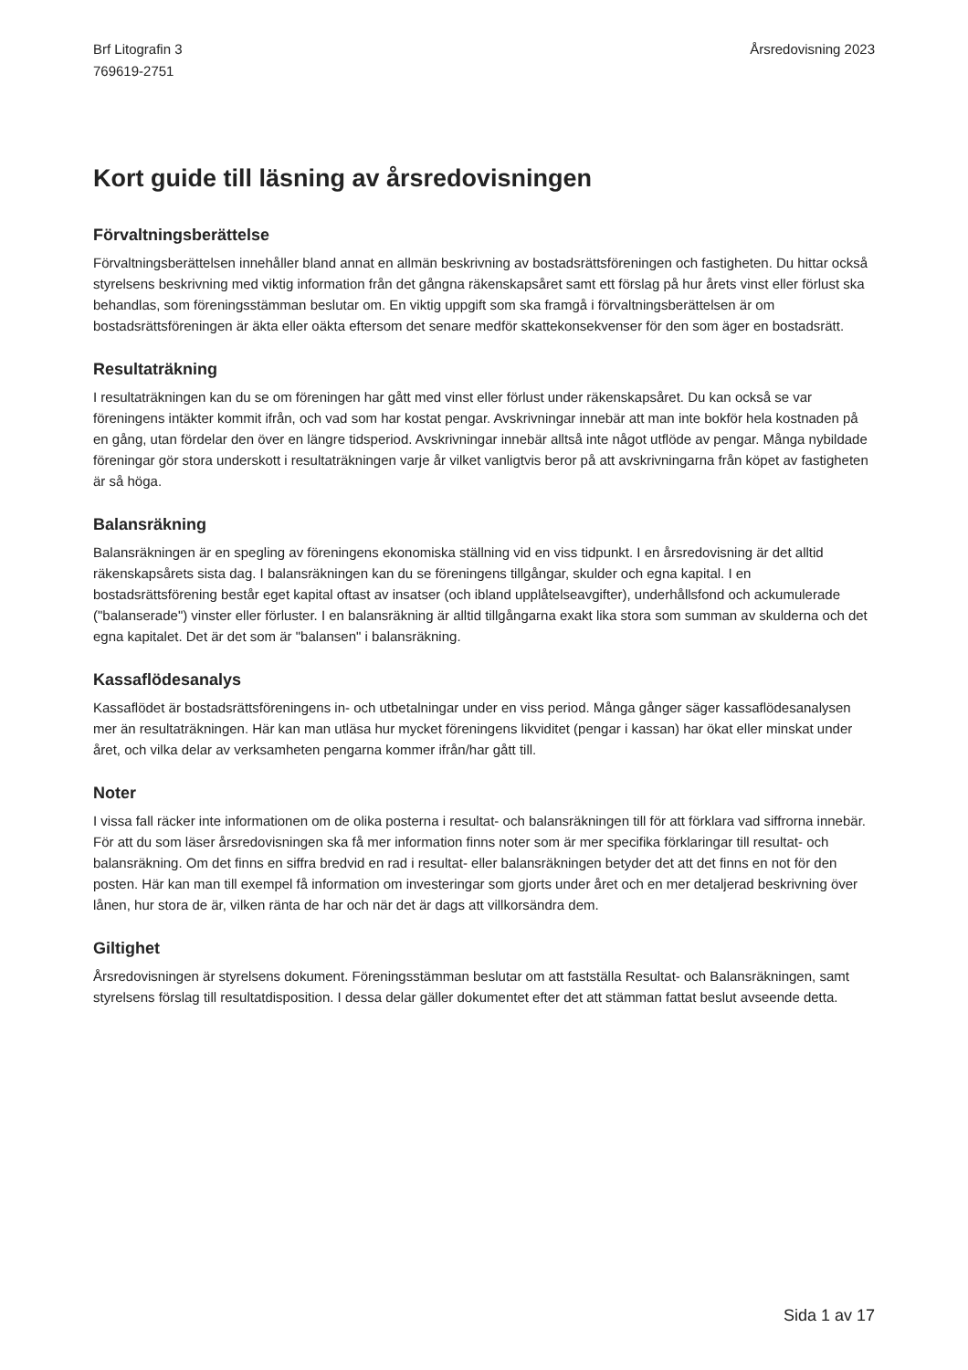Brf Litografin 3
769619-2751
Årsredovisning 2023
Kort guide till läsning av årsredovisningen
Förvaltningsberättelse
Förvaltningsberättelsen innehåller bland annat en allmän beskrivning av bostadsrättsföreningen och fastigheten. Du hittar också styrelsens beskrivning med viktig information från det gångna räkenskapsåret samt ett förslag på hur årets vinst eller förlust ska behandlas, som föreningsstämman beslutar om. En viktig uppgift som ska framgå i förvaltningsberättelsen är om bostadsrättsföreningen är äkta eller oäkta eftersom det senare medför skattekonsekvenser för den som äger en bostadsrätt.
Resultaträkning
I resultaträkningen kan du se om föreningen har gått med vinst eller förlust under räkenskapsåret. Du kan också se var föreningens intäkter kommit ifrån, och vad som har kostat pengar. Avskrivningar innebär att man inte bokför hela kostnaden på en gång, utan fördelar den över en längre tidsperiod. Avskrivningar innebär alltså inte något utflöde av pengar. Många nybildade föreningar gör stora underskott i resultaträkningen varje år vilket vanligtvis beror på att avskrivningarna från köpet av fastigheten är så höga.
Balansräkning
Balansräkningen är en spegling av föreningens ekonomiska ställning vid en viss tidpunkt. I en årsredovisning är det alltid räkenskapsårets sista dag. I balansräkningen kan du se föreningens tillgångar, skulder och egna kapital. I en bostadsrättsförening består eget kapital oftast av insatser (och ibland upplåtelseavgifter), underhållsfond och ackumulerade ("balanserade") vinster eller förluster. I en balansräkning är alltid tillgångarna exakt lika stora som summan av skulderna och det egna kapitalet. Det är det som är "balansen" i balansräkning.
Kassaflödesanalys
Kassaflödet är bostadsrättsföreningens in- och utbetalningar under en viss period. Många gånger säger kassaflödesanalysen mer än resultaträkningen. Här kan man utläsa hur mycket föreningens likviditet (pengar i kassan) har ökat eller minskat under året, och vilka delar av verksamheten pengarna kommer ifrån/har gått till.
Noter
I vissa fall räcker inte informationen om de olika posterna i resultat- och balansräkningen till för att förklara vad siffrorna innebär. För att du som läser årsredovisningen ska få mer information finns noter som är mer specifika förklaringar till resultat- och balansräkning. Om det finns en siffra bredvid en rad i resultat- eller balansräkningen betyder det att det finns en not för den posten. Här kan man till exempel få information om investeringar som gjorts under året och en mer detaljerad beskrivning över lånen, hur stora de är, vilken ränta de har och när det är dags att villkorsändra dem.
Giltighet
Årsredovisningen är styrelsens dokument. Föreningsstämman beslutar om att fastställa Resultat- och Balansräkningen, samt styrelsens förslag till resultatdisposition. I dessa delar gäller dokumentet efter det att stämman fattat beslut avseende detta.
Sida 1 av 17